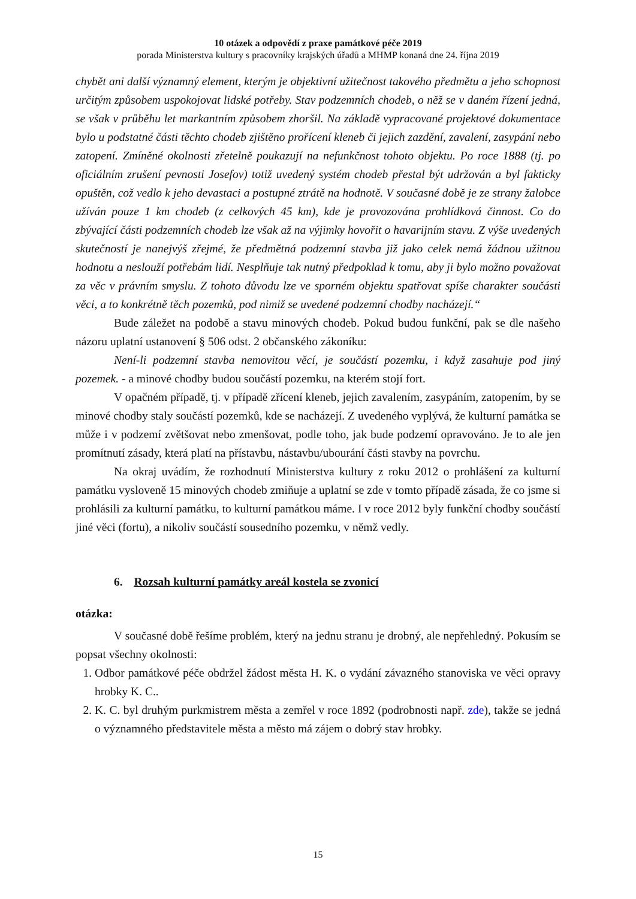10 otázek a odpovědí z praxe památkové péče 2019
porada Ministerstva kultury s pracovníky krajských úřadů a MHMP konaná dne 24. října 2019
chybět ani další významný element, kterým je objektivní užitečnost takového předmětu a jeho schopnost určitým způsobem uspokojovat lidské potřeby. Stav podzemních chodeb, o něž se v daném řízení jedná, se však v průběhu let markantním způsobem zhoršil. Na základě vypracované projektové dokumentace bylo u podstatné části těchto chodeb zjištěno prořícení kleneb či jejich zazdění, zavalení, zasypání nebo zatopení. Zmíněné okolnosti zřetelně poukazují na nefunkčnost tohoto objektu. Po roce 1888 (tj. po oficiálním zrušení pevnosti Josefov) totiž uvedený systém chodeb přestal být udržován a byl fakticky opuštěn, což vedlo k jeho devastaci a postupné ztrátě na hodnotě. V současné době je ze strany žalobce užíván pouze 1 km chodeb (z celkových 45 km), kde je provozována prohlídková činnost. Co do zbývající části podzemních chodeb lze však až na výjimky hovořit o havarijním stavu. Z výše uvedených skutečností je nanejvýš zřejmé, že předmětná podzemní stavba již jako celek nemá žádnou užitnou hodnotu a neslouží potřebám lidí. Nesplňuje tak nutný předpoklad k tomu, aby ji bylo možno považovat za věc v právním smyslu. Z tohoto důvodu lze ve sporném objektu spatřovat spíše charakter součásti věci, a to konkrétně těch pozemků, pod nimiž se uvedené podzemní chodby nacházejí.“
Bude záležet na podobě a stavu minových chodeb. Pokud budou funkční, pak se dle našeho názoru uplatní ustanovení § 506 odst. 2 občanského zákoníku:
Není-li podzemní stavba nemovitou věcí, je součástí pozemku, i když zasahuje pod jiný pozemek. - a minové chodby budou součástí pozemku, na kterém stojí fort.
V opačném případě, tj. v případě zřícení kleneb, jejich zavalením, zasypáním, zatopením, by se minové chodby staly součástí pozemků, kde se nacházejí. Z uvedeného vyplývá, že kulturní památka se může i v podzemí zvětšovat nebo zmenšovat, podle toho, jak bude podzemí opravováno. Je to ale jen promítnutí zásady, která platí na přístavbu, nástavbu/ubourání části stavby na povrchu.
Na okraj uvádím, že rozhodnutí Ministerstva kultury z roku 2012 o prohlášení za kulturní památku vysloveně 15 minových chodeb zmiňuje a uplatní se zde v tomto případě zásada, že co jsme si prohlásili za kulturní památku, to kulturní památkou máme. I v roce 2012 byly funkční chodby součástí jiné věci (fortu), a nikoliv součástí sousedního pozemku, v němž vedly.
6. Rozsah kulturní památky areál kostela se zvonicí
otázka:
V současné době řešíme problém, který na jednu stranu je drobný, ale nepřehledný. Pokusím se popsat všechny okolnosti:
1. Odbor památkové péče obdržel žádost města H. K. o vydání závazného stanoviska ve věci opravy hrobky K. C..
2. K. C. byl druhým purkmistrem města a zemřel v roce 1892 (podrobnosti např. zde), takže se jedná o významného představitele města a město má zájem o dobrý stav hrobky.
15